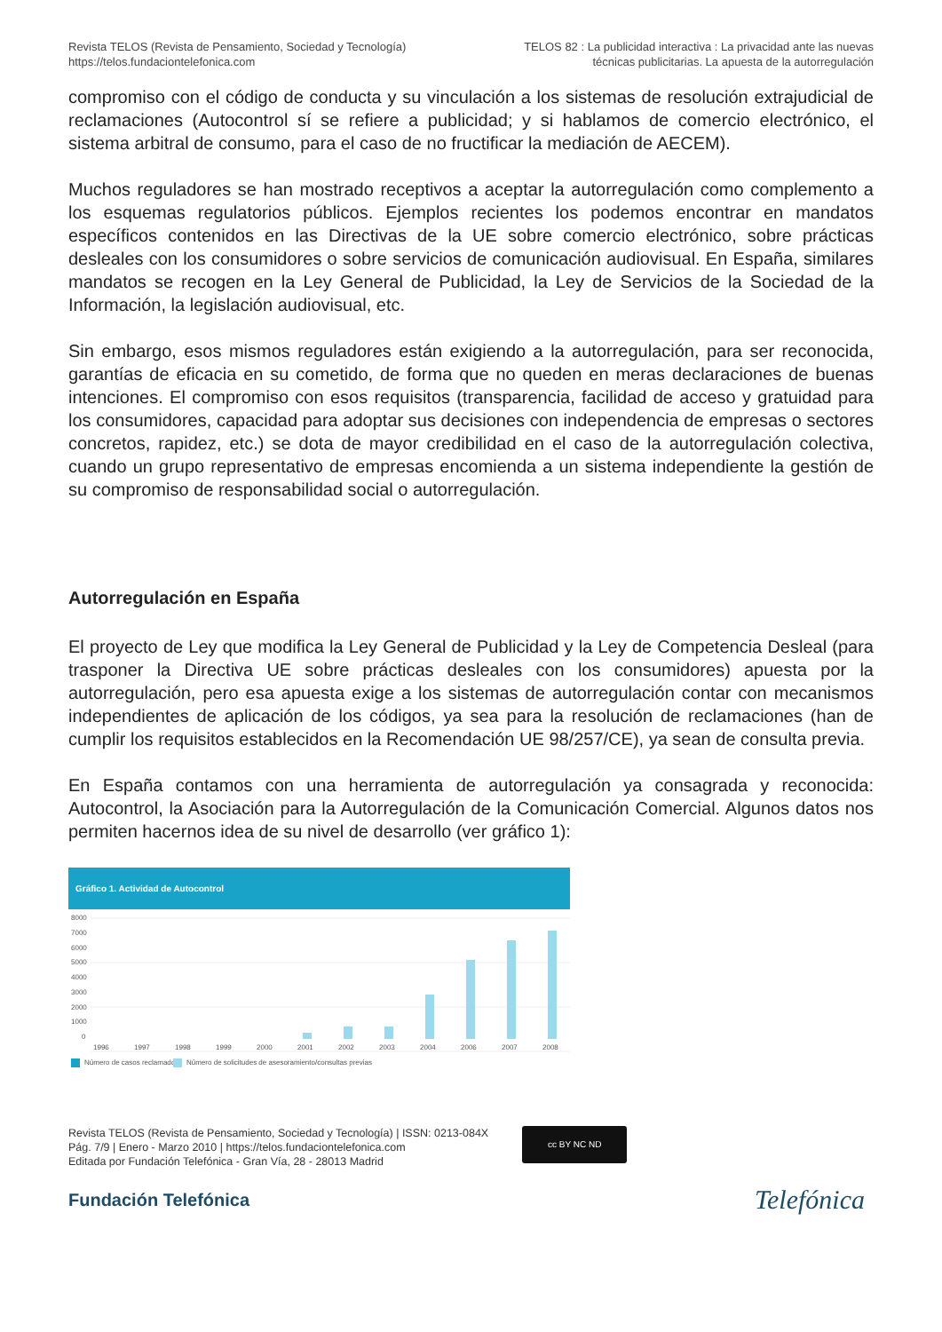Revista TELOS (Revista de Pensamiento, Sociedad y Tecnología)
https://telos.fundaciontelefonica.com
TELOS 82 : La publicidad interactiva : La privacidad ante las nuevas
técnicas publicitarias. La apuesta de la autorregulación
compromiso con el código de conducta y su vinculación a los sistemas de resolución extrajudicial de reclamaciones (Autocontrol sí se refiere a publicidad; y si hablamos de comercio electrónico, el sistema arbitral de consumo, para el caso de no fructificar la mediación de AECEM).
Muchos reguladores se han mostrado receptivos a aceptar la autorregulación como complemento a los esquemas regulatorios públicos. Ejemplos recientes los podemos encontrar en mandatos específicos contenidos en las Directivas de la UE sobre comercio electrónico, sobre prácticas desleales con los consumidores o sobre servicios de comunicación audiovisual. En España, similares mandatos se recogen en la Ley General de Publicidad, la Ley de Servicios de la Sociedad de la Información, la legislación audiovisual, etc.
Sin embargo, esos mismos reguladores están exigiendo a la autorregulación, para ser reconocida, garantías de eficacia en su cometido, de forma que no queden en meras declaraciones de buenas intenciones. El compromiso con esos requisitos (transparencia, facilidad de acceso y gratuidad para los consumidores, capacidad para adoptar sus decisiones con independencia de empresas o sectores concretos, rapidez, etc.) se dota de mayor credibilidad en el caso de la autorregulación colectiva, cuando un grupo representativo de empresas encomienda a un sistema independiente la gestión de su compromiso de responsabilidad social o autorregulación.
Autorregulación en España
El proyecto de Ley que modifica la Ley General de Publicidad y la Ley de Competencia Desleal (para trasponer la Directiva UE sobre prácticas desleales con los consumidores) apuesta por la autorregulación, pero esa apuesta exige a los sistemas de autorregulación contar con mecanismos independientes de aplicación de los códigos, ya sea para la resolución de reclamaciones (han de cumplir los requisitos establecidos en la Recomendación UE 98/257/CE), ya sean de consulta previa.
En España contamos con una herramienta de autorregulación ya consagrada y reconocida: Autocontrol, la Asociación para la Autorregulación de la Comunicación Comercial. Algunos datos nos permiten hacernos idea de su nivel de desarrollo (ver gráfico 1):
Gráfico 1. Actividad de Autocontrol
8000
7000
6000
5000
4000
3000
2000
1000
0
1996
1997
1998
1999
2000
2001
2002
2003
2004
2006
2007
2008
Número de casos reclamados
Número de solicitudes de asesoramiento/consultas previas
Revista TELOS (Revista de Pensamiento, Sociedad y Tecnología) | ISSN: 0213-084X
Pág. 7/9 | Enero - Marzo 2010 | https://telos.fundaciontelefonica.com
Editada por Fundación Telefónica - Gran Vía, 28 - 28013 Madrid
cc BY NC ND
Fundación Telefónica
Telefónica